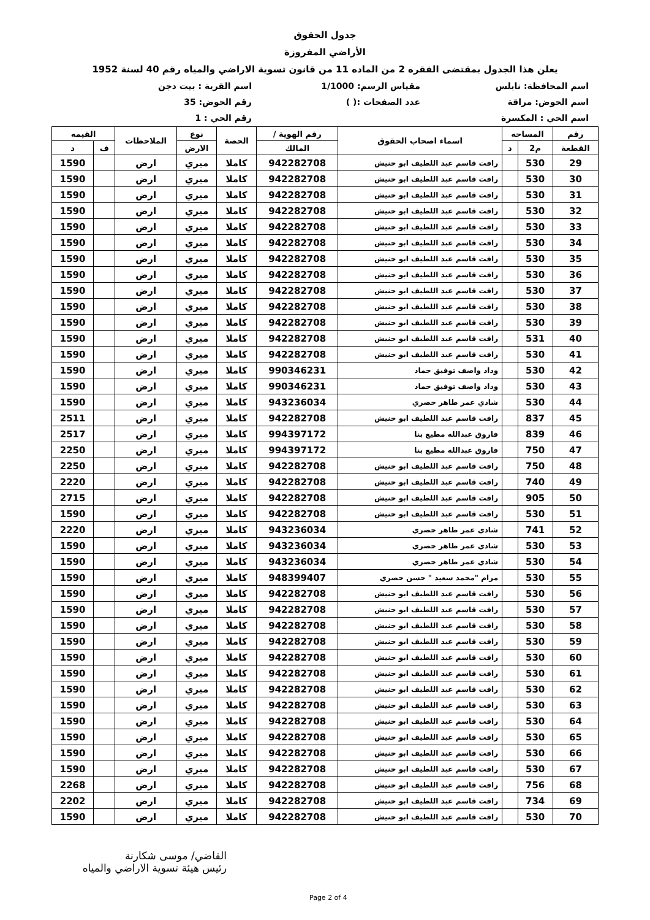جدول الحقوق
الأراضي المفروزة
يعلن هذا الجدول بمقتضى الفقره 2 من الماده 11 من قانون تسوية الاراضي والمياه رقم 40 لسنة 1952
اسم المحافظة: نابلس مقياس الرسم: 1/1000 اسم القرية : بيت دجن
اسم الحوض: مراقة عدد الصفحات :( ) رقم الحوض: 35
اسم الحي : المكسرة رقم الحي : 1
| رقم | المساحه | | اسماء اصحاب الحقوق | رقم الهوية / | الحصة | نوع | الملاحظات | القيمه | |
| --- | --- | --- | --- | --- | --- | --- | --- | --- | --- |
| القطعة | م2 | د | | المالك | | الارض | | ف | د |
| 29 | 530 | | رافت قاسم عبد اللطيف ابو حنيش | 942282708 | كاملا | ميري | ارض | | 1590 |
| 30 | 530 | | رافت قاسم عبد اللطيف ابو حنيش | 942282708 | كاملا | ميري | ارض | | 1590 |
| 31 | 530 | | رافت قاسم عبد اللطيف ابو حنيش | 942282708 | كاملا | ميري | ارض | | 1590 |
| 32 | 530 | | رافت قاسم عبد اللطيف ابو حنيش | 942282708 | كاملا | ميري | ارض | | 1590 |
| 33 | 530 | | رافت قاسم عبد اللطيف ابو حنيش | 942282708 | كاملا | ميري | ارض | | 1590 |
| 34 | 530 | | رافت قاسم عبد اللطيف ابو حنيش | 942282708 | كاملا | ميري | ارض | | 1590 |
| 35 | 530 | | رافت قاسم عبد اللطيف ابو حنيش | 942282708 | كاملا | ميري | ارض | | 1590 |
| 36 | 530 | | رافت قاسم عبد اللطيف ابو حنيش | 942282708 | كاملا | ميري | ارض | | 1590 |
| 37 | 530 | | رافت قاسم عبد اللطيف ابو حنيش | 942282708 | كاملا | ميري | ارض | | 1590 |
| 38 | 530 | | رافت قاسم عبد اللطيف ابو حنيش | 942282708 | كاملا | ميري | ارض | | 1590 |
| 39 | 530 | | رافت قاسم عبد اللطيف ابو حنيش | 942282708 | كاملا | ميري | ارض | | 1590 |
| 40 | 531 | | رافت قاسم عبد اللطيف ابو حنيش | 942282708 | كاملا | ميري | ارض | | 1590 |
| 41 | 530 | | رافت قاسم عبد اللطيف ابو حنيش | 942282708 | كاملا | ميري | ارض | | 1590 |
| 42 | 530 | | وداد واصف توفيق حماد | 990346231 | كاملا | ميري | ارض | | 1590 |
| 43 | 530 | | وداد واصف توفيق حماد | 990346231 | كاملا | ميري | ارض | | 1590 |
| 44 | 530 | | شادي عمر طاهر حصري | 943236034 | كاملا | ميري | ارض | | 1590 |
| 45 | 837 | | رافت قاسم عبد اللطيف ابو حنيش | 942282708 | كاملا | ميري | ارض | | 2511 |
| 46 | 839 | | فاروق عبدالله مطيع بنا | 994397172 | كاملا | ميري | ارض | | 2517 |
| 47 | 750 | | فاروق عبدالله مطيع بنا | 994397172 | كاملا | ميري | ارض | | 2250 |
| 48 | 750 | | رافت قاسم عبد اللطيف ابو حنيش | 942282708 | كاملا | ميري | ارض | | 2250 |
| 49 | 740 | | رافت قاسم عبد اللطيف ابو حنيش | 942282708 | كاملا | ميري | ارض | | 2220 |
| 50 | 905 | | رافت قاسم عبد اللطيف ابو حنيش | 942282708 | كاملا | ميري | ارض | | 2715 |
| 51 | 530 | | رافت قاسم عبد اللطيف ابو حنيش | 942282708 | كاملا | ميري | ارض | | 1590 |
| 52 | 741 | | شادي عمر طاهر حصري | 943236034 | كاملا | ميري | ارض | | 2220 |
| 53 | 530 | | شادي عمر طاهر حصري | 943236034 | كاملا | ميري | ارض | | 1590 |
| 54 | 530 | | شادي عمر طاهر حصري | 943236034 | كاملا | ميري | ارض | | 1590 |
| 55 | 530 | | مرام "محمد سعيد " حسن حصري | 948399407 | كاملا | ميري | ارض | | 1590 |
| 56 | 530 | | رافت قاسم عبد اللطيف ابو حنيش | 942282708 | كاملا | ميري | ارض | | 1590 |
| 57 | 530 | | رافت قاسم عبد اللطيف ابو حنيش | 942282708 | كاملا | ميري | ارض | | 1590 |
| 58 | 530 | | رافت قاسم عبد اللطيف ابو حنيش | 942282708 | كاملا | ميري | ارض | | 1590 |
| 59 | 530 | | رافت قاسم عبد اللطيف ابو حنيش | 942282708 | كاملا | ميري | ارض | | 1590 |
| 60 | 530 | | رافت قاسم عبد اللطيف ابو حنيش | 942282708 | كاملا | ميري | ارض | | 1590 |
| 61 | 530 | | رافت قاسم عبد اللطيف ابو حنيش | 942282708 | كاملا | ميري | ارض | | 1590 |
| 62 | 530 | | رافت قاسم عبد اللطيف ابو حنيش | 942282708 | كاملا | ميري | ارض | | 1590 |
| 63 | 530 | | رافت قاسم عبد اللطيف ابو حنيش | 942282708 | كاملا | ميري | ارض | | 1590 |
| 64 | 530 | | رافت قاسم عبد اللطيف ابو حنيش | 942282708 | كاملا | ميري | ارض | | 1590 |
| 65 | 530 | | رافت قاسم عبد اللطيف ابو حنيش | 942282708 | كاملا | ميري | ارض | | 1590 |
| 66 | 530 | | رافت قاسم عبد اللطيف ابو حنيش | 942282708 | كاملا | ميري | ارض | | 1590 |
| 67 | 530 | | رافت قاسم عبد اللطيف ابو حنيش | 942282708 | كاملا | ميري | ارض | | 1590 |
| 68 | 756 | | رافت قاسم عبد اللطيف ابو حنيش | 942282708 | كاملا | ميري | ارض | | 2268 |
| 69 | 734 | | رافت قاسم عبد اللطيف ابو حنيش | 942282708 | كاملا | ميري | ارض | | 2202 |
| 70 | 530 | | رافت قاسم عبد اللطيف ابو حنيش | 942282708 | كاملا | ميري | ارض | | 1590 |
القاضي/ موسى شكارنة
رئيس هيئة تسوية الاراضي والمياه
Page 2 of 4